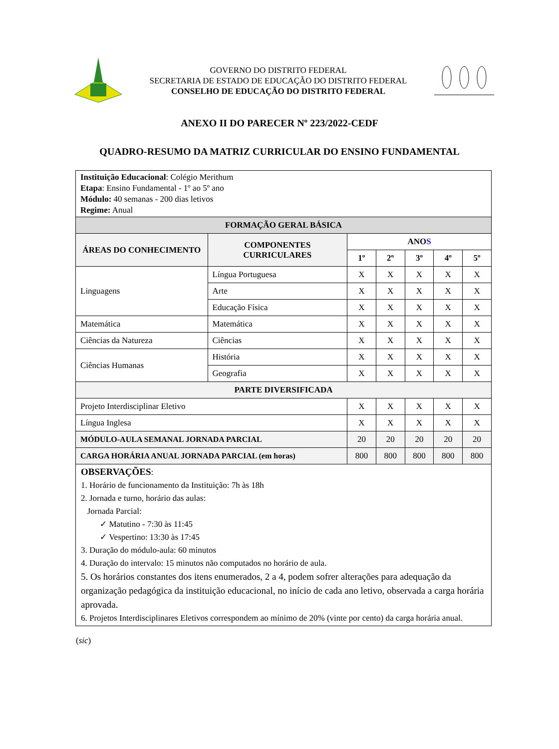GOVERNO DO DISTRITO FEDERAL
SECRETARIA DE ESTADO DE EDUCAÇÃO DO DISTRITO FEDERAL
CONSELHO DE EDUCAÇÃO DO DISTRITO FEDERAL
ANEXO II DO PARECER Nº 223/2022-CEDF
QUADRO-RESUMO DA MATRIZ CURRICULAR DO ENSINO FUNDAMENTAL
| Instituição Educacional : Colégio Merithum Etapa : Ensino Fundamental - 1º ao 5º ano Módulo: 40 semanas - 200 dias letivos Regime: Anual | | | | | | |
| FORMAÇÃO GERAL BÁSICA | | | | | | |
| ÁREAS DO CONHECIMENTO | COMPONENTES CURRICULARES | ANO S | | | | |
| | | 1º | 2º | 3º | 4º | 5º |
| Linguagens | Língua Portuguesa | X | X | X | X | X |
| | Arte | X | X | X | X | X |
| | Educação Física | X | X | X | X | X |
| Matemática | Matemática | X | X | X | X | X |
| Ciências da Natureza | Ciências | X | X | X | X | X |
| Ciências Humanas | História | X | X | X | X | X |
| | Geografia | X | X | X | X | X |
| PARTE DIVERSIFICADA | | | | | | |
| Projeto Interdisciplinar Eletivo | | X | X | X | X | X |
| Língua Inglesa | | X | X | X | X | X |
| MÓDULO-AULA SEMANAL JORNADA PARCIAL | | 20 | 20 | 20 | 20 | 20 |
| CARGA HORÁRIA ANUAL JORNADA PARCIAL (em horas) | | 800 | 800 | 800 | 800 | 800 |
| OBSERVAÇÕES : 1. Horário de funcionamento da Instituição: 7h às 18h 2. Jornada e turno, horário das aulas: Jornada Parcial: ✓ Matutino - 7:30 às 11:45 ✓ Vespertino: 13:30 às 17:45 3. Duração do módulo-aula: 60 minutos 4. Duração do intervalo: 15 minutos não computados no horário de aula. 5. Os horários constantes dos itens enumerados, 2 a 4, podem sofrer alterações para adequação da organização pedagógica da instituição educacional, no início de cada ano letivo, observada a carga horária aprovada. 6. Projetos Interdisciplinares Eletivos correspondem ao mínimo de 20% (vinte por cento) da carga horária anual. | | | | | | |
(sic)